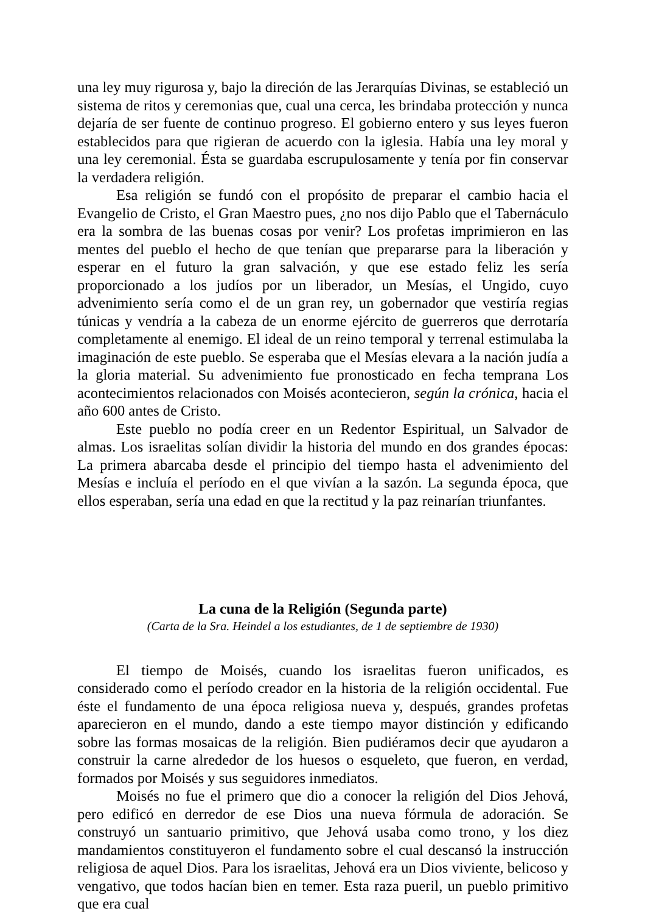una ley muy rigurosa y, bajo la direción de las Jerarquías Divinas, se estableció un sistema de ritos y ceremonias que, cual una cerca, les brindaba protección y nunca dejaría de ser fuente de continuo progreso. El gobierno entero y sus leyes fueron establecidos para que rigieran de acuerdo con la iglesia. Había una ley moral y una ley ceremonial. Ésta se guardaba escrupulosamente y tenía por fin conservar la verdadera religión.
Esa religión se fundó con el propósito de preparar el cambio hacia el Evangelio de Cristo, el Gran Maestro pues, ¿no nos dijo Pablo que el Tabernáculo era la sombra de las buenas cosas por venir? Los profetas imprimieron en las mentes del pueblo el hecho de que tenían que prepararse para la liberación y esperar en el futuro la gran salvación, y que ese estado feliz les sería proporcionado a los judíos por un liberador, un Mesías, el Ungido, cuyo advenimiento sería como el de un gran rey, un gobernador que vestiría regias túnicas y vendría a la cabeza de un enorme ejército de guerreros que derrotaría completamente al enemigo. El ideal de un reino temporal y terrenal estimulaba la imaginación de este pueblo. Se esperaba que el Mesías elevara a la nación judía a la gloria material. Su advenimiento fue pronosticado en fecha temprana Los acontecimientos relacionados con Moisés acontecieron, según la crónica, hacia el año 600 antes de Cristo.
Este pueblo no podía creer en un Redentor Espiritual, un Salvador de almas. Los israelitas solían dividir la historia del mundo en dos grandes épocas: La primera abarcaba desde el principio del tiempo hasta el advenimiento del Mesías e incluía el período en el que vivían a la sazón. La segunda época, que ellos esperaban, sería una edad en que la rectitud y la paz reinarían triunfantes.
La cuna de la Religión (Segunda parte)
(Carta de la Sra. Heindel a los estudiantes, de 1 de septiembre de 1930)
El tiempo de Moisés, cuando los israelitas fueron unificados, es considerado como el período creador en la historia de la religión occidental. Fue éste el fundamento de una época religiosa nueva y, después, grandes profetas aparecieron en el mundo, dando a este tiempo mayor distinción y edificando sobre las formas mosaicas de la religión. Bien pudiéramos decir que ayudaron a construir la carne alrededor de los huesos o esqueleto, que fueron, en verdad, formados por Moisés y sus seguidores inmediatos.
Moisés no fue el primero que dio a conocer la religión del Dios Jehová, pero edificó en derredor de ese Dios una nueva fórmula de adoración. Se construyó un santuario primitivo, que Jehová usaba como trono, y los diez mandamientos constituyeron el fundamento sobre el cual descansó la instrucción religiosa de aquel Dios. Para los israelitas, Jehová era un Dios viviente, belicoso y vengativo, que todos hacían bien en temer. Esta raza pueril, un pueblo primitivo que era cual